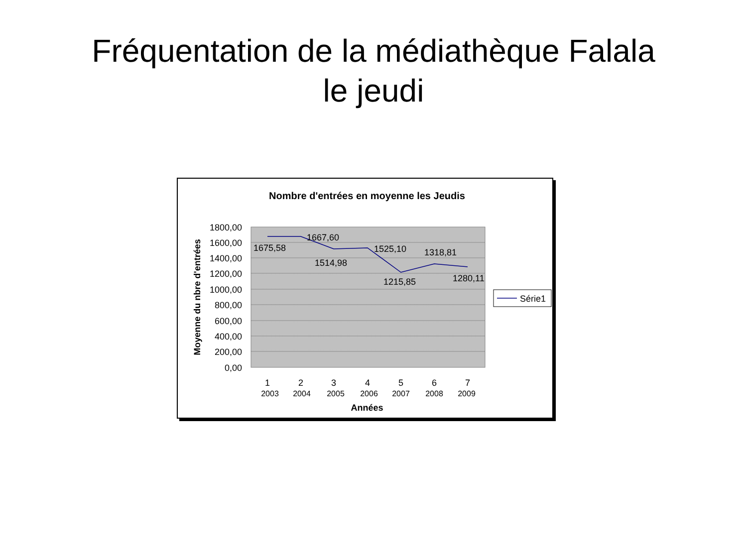Fréquentation de la médiathèque Falala
le jeudi
Nombre d'entrées en moyenne les Jeudis
1800,00
1600,00
1400,00
1200,00
1000,00
800,00
600,00
400,00
200,00
0,00
Moyenne du nbre d'entrées
1675,58
1667,60
1514,98
1525,10
1215,85
1318,81
1280,11
1
2
3
4
5
6
7
2003
2004
2005
2006
2007
2008
2009
Années
Série1